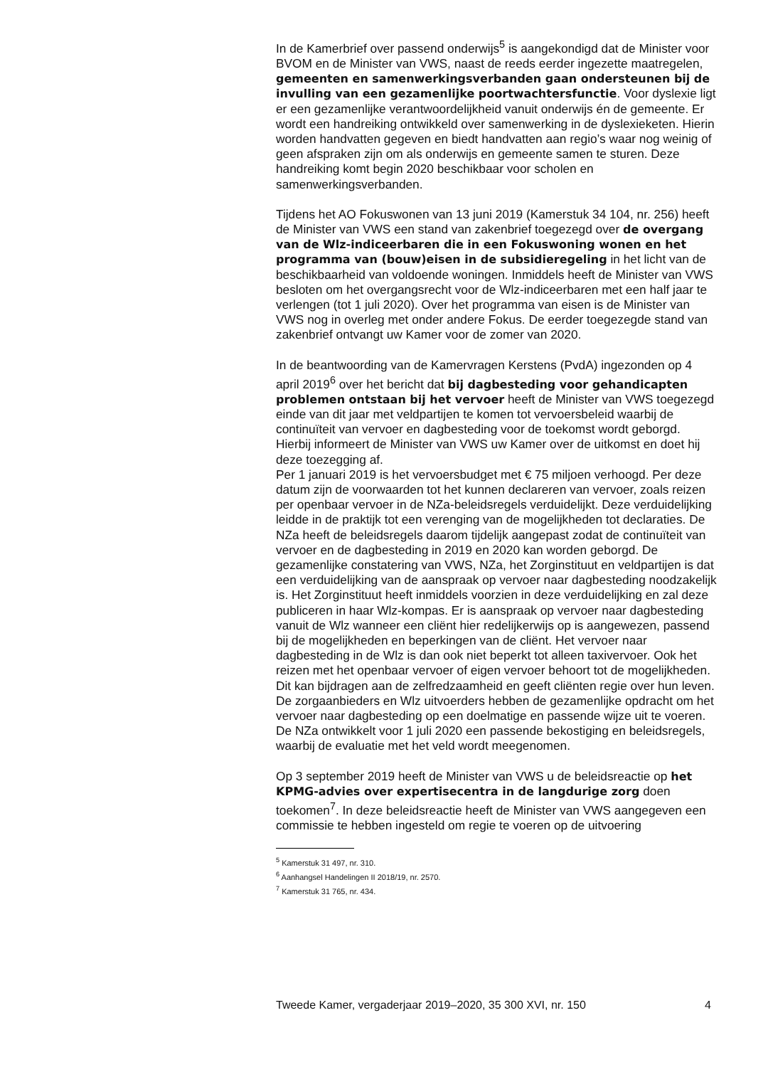In de Kamerbrief over passend onderwijs<sup>5</sup> is aangekondigd dat de Minister voor BVOM en de Minister van VWS, naast de reeds eerder ingezette maatregelen, gemeenten en samenwerkingsverbanden gaan ondersteunen bij de invulling van een gezamenlijke poortwachtersfunctie. Voor dyslexie ligt er een gezamenlijke verantwoordelijkheid vanuit onderwijs én de gemeente. Er wordt een handreiking ontwikkeld over samenwerking in de dyslexieketen. Hierin worden handvatten gegeven en biedt handvatten aan regio’s waar nog weinig of geen afspraken zijn om als onderwijs en gemeente samen te sturen. Deze handreiking komt begin 2020 beschikbaar voor scholen en samenwerkingsverbanden.
Tijdens het AO Fokuswonen van 13 juni 2019 (Kamerstuk 34 104, nr. 256) heeft de Minister van VWS een stand van zakenbrief toegezegd over de overgang van de Wlz-indiceerbaren die in een Fokuswoning wonen en het programma van (bouw)eisen in de subsidieregeling in het licht van de beschikbaarheid van voldoende woningen. Inmiddels heeft de Minister van VWS besloten om het overgangsrecht voor de Wlz-indiceerbaren met een half jaar te verlengen (tot 1 juli 2020). Over het programma van eisen is de Minister van VWS nog in overleg met onder andere Fokus. De eerder toegezegde stand van zakenbrief ontvangt uw Kamer voor de zomer van 2020.
In de beantwoording van de Kamervragen Kerstens (PvdA) ingezonden op 4 april 2019<sup>6</sup> over het bericht dat bij dagbesteding voor gehandicapten problemen ontstaan bij het vervoer heeft de Minister van VWS toegezegd einde van dit jaar met veldpartijen te komen tot vervoersbeleid waarbij de continuïteit van vervoer en dagbesteding voor de toekomst wordt geborgd. Hierbij informeert de Minister van VWS uw Kamer over de uitkomst en doet hij deze toezegging af.
Per 1 januari 2019 is het vervoersbudget met € 75 miljoen verhoogd. Per deze datum zijn de voorwaarden tot het kunnen declareren van vervoer, zoals reizen per openbaar vervoer in de NZa-beleidsregels verduidelijkt. Deze verduidelijking leidde in de praktijk tot een verenging van de mogelijkheden tot declaraties. De NZa heeft de beleidsregels daarom tijdelijk aangepast zodat de continuïteit van vervoer en de dagbesteding in 2019 en 2020 kan worden geborgd. De gezamenlijke constatering van VWS, NZa, het Zorginstituut en veldpartijen is dat een verduidelijking van de aanspraak op vervoer naar dagbesteding noodzakelijk is. Het Zorginstituut heeft inmiddels voorzien in deze verduidelijking en zal deze publiceren in haar Wlz-kompas. Er is aanspraak op vervoer naar dagbesteding vanuit de Wlz wanneer een cliënt hier redelijkerwijs op is aangewezen, passend bij de mogelijkheden en beperkingen van de cliënt. Het vervoer naar dagbesteding in de Wlz is dan ook niet beperkt tot alleen taxivervoer. Ook het reizen met het openbaar vervoer of eigen vervoer behoort tot de mogelijkheden. Dit kan bijdragen aan de zelfredzaamheid en geeft cliënten regie over hun leven. De zorgaanbieders en Wlz uitvoerders hebben de gezamenlijke opdracht om het vervoer naar dagbesteding op een doelmatige en passende wijze uit te voeren. De NZa ontwikkelt voor 1 juli 2020 een passende bekostiging en beleidsregels, waarbij de evaluatie met het veld wordt meegenomen.
Op 3 september 2019 heeft de Minister van VWS u de beleidsreactie op het KPMG-advies over expertisecentra in de langdurige zorg doen toekomen<sup>7</sup>. In deze beleidsreactie heeft de Minister van VWS aangegeven een commissie te hebben ingesteld om regie te voeren op de uitvoering
<sup>5</sup> Kamerstuk 31 497, nr. 310.
<sup>6</sup> Aanhangsel Handelingen II 2018/19, nr. 2570.
<sup>7</sup> Kamerstuk 31 765, nr. 434.
Tweede Kamer, vergaderjaar 2019–2020, 35 300 XVI, nr. 150 4